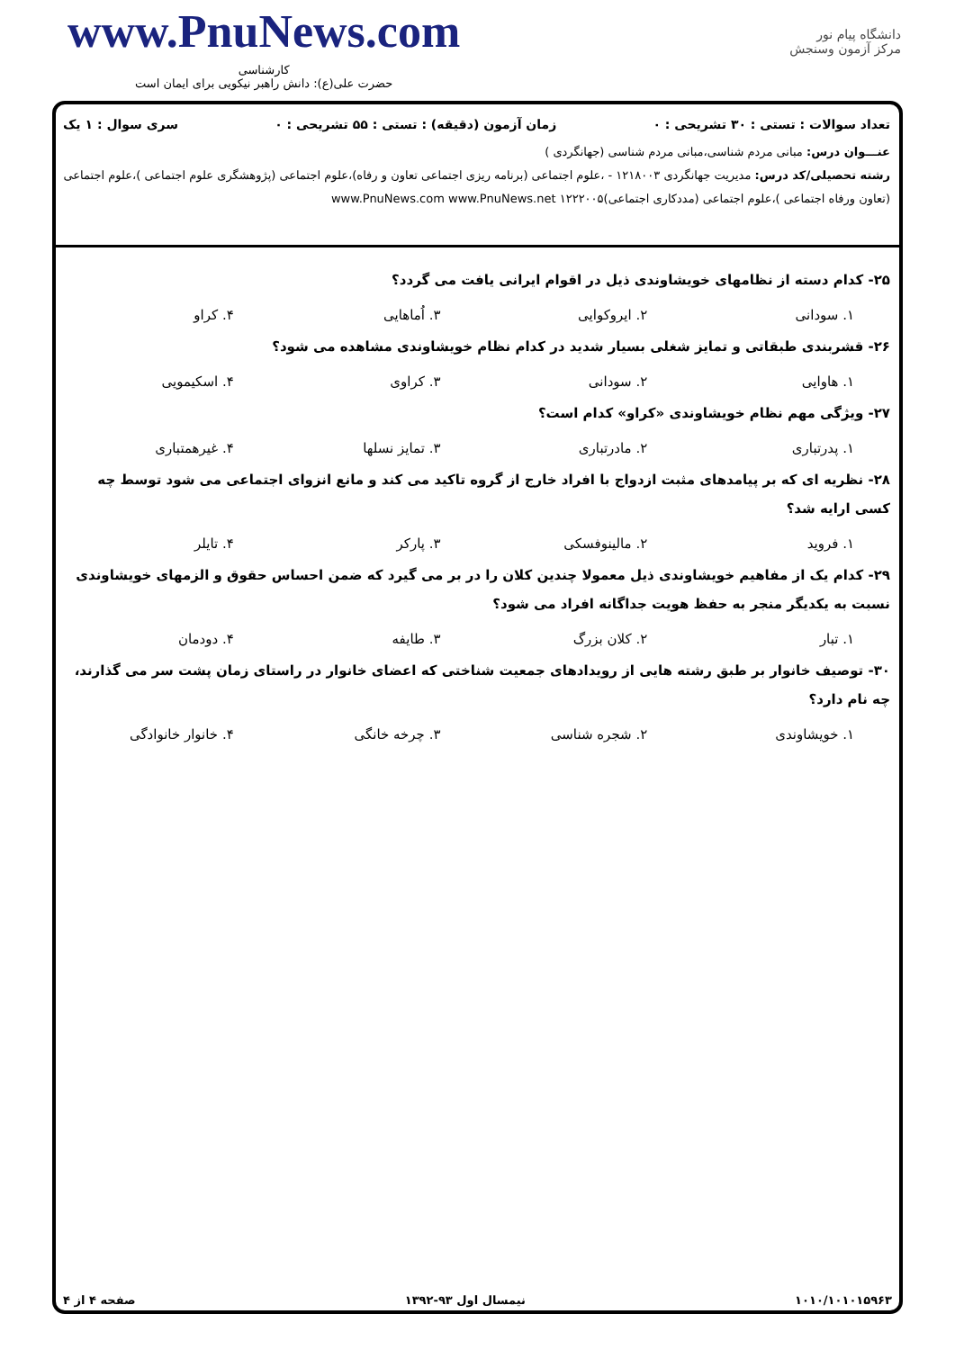www.PnuNews.com
کارشناسی
حضرت علی(ع): دانش راهبر نیکویی برای ایمان است
دانشگاه پیام نور
مرکز آزمون وسنجش
تعداد سوالات : تستی : ۳۰ تشریحی : ۰ زمان آزمون (دقیقه) : تستی : ۵۵ تشریحی : ۰ سری سوال : ۱ یک
عنـــوان درس: مبانی مردم شناسی،مبانی مردم شناسی (جهانگردی )
رشته تحصیلی/کد درس: مدیریت جهانگردی ۱۲۱۸۰۰۳ - ،علوم اجتماعی (برنامه ریزی اجتماعی تعاون و رفاه)،علوم اجتماعی (پژوهشگری علوم اجتماعی )،علوم اجتماعی (تعاون ورفاه اجتماعی )،علوم اجتماعی (مددکاری اجتماعی)۱۲۲۲۰۰۵ www.PnuNews.com www.PnuNews.net
۲۵- کدام دسته از نظامهای خویشاوندی ذیل در اقوام ایرانی یافت می گردد؟
۱. سودانی ۲. ایروکوایی ۳. اُماهایی ۴. کراو
۲۶- قشربندی طبقاتی و تمایز شغلی بسیار شدید در کدام نظام خویشاوندی مشاهده می شود؟
۱. هاوایی ۲. سودانی ۳. کراوی ۴. اسکیمویی
۲۷- ویژگی مهم نظام خویشاوندی «کراو» کدام است؟
۱. پدرتباری ۲. مادرتباری ۳. تمایز نسلها ۴. غیرهمتباری
۲۸- نظریه ای که بر پیامدهای مثبت ازدواج با افراد خارج از گروه تاکید می کند و مانع انزوای اجتماعی می شود توسط چه کسی ارایه شد؟
۱. فروید ۲. مالینوفسکی ۳. پارکر ۴. تایلر
۲۹- کدام یک از مفاهیم خویشاوندی ذیل معمولا چندین کلان را در بر می گیرد که ضمن احساس حقوق و الزمهای خویشاوندی نسبت به یکدیگر منجر به حفظ هویت جداگانه افراد می شود؟
۱. تبار ۲. کلان بزرگ ۳. طایفه ۴. دودمان
۳۰- توصیف خانوار بر طبق رشته هایی از رویدادهای جمعیت شناختی که اعضای خانوار در راستای زمان پشت سر می گذارند، چه نام دارد؟
۱. خویشاوندی ۲. شجره شناسی ۳. چرخه خانگی ۴. خانوار خانوادگی
۱۰۱۰/۱۰۱۰۱۵۹۶۳ نیمسال اول ۹۳-۱۳۹۲ صفحه ۴ از ۴